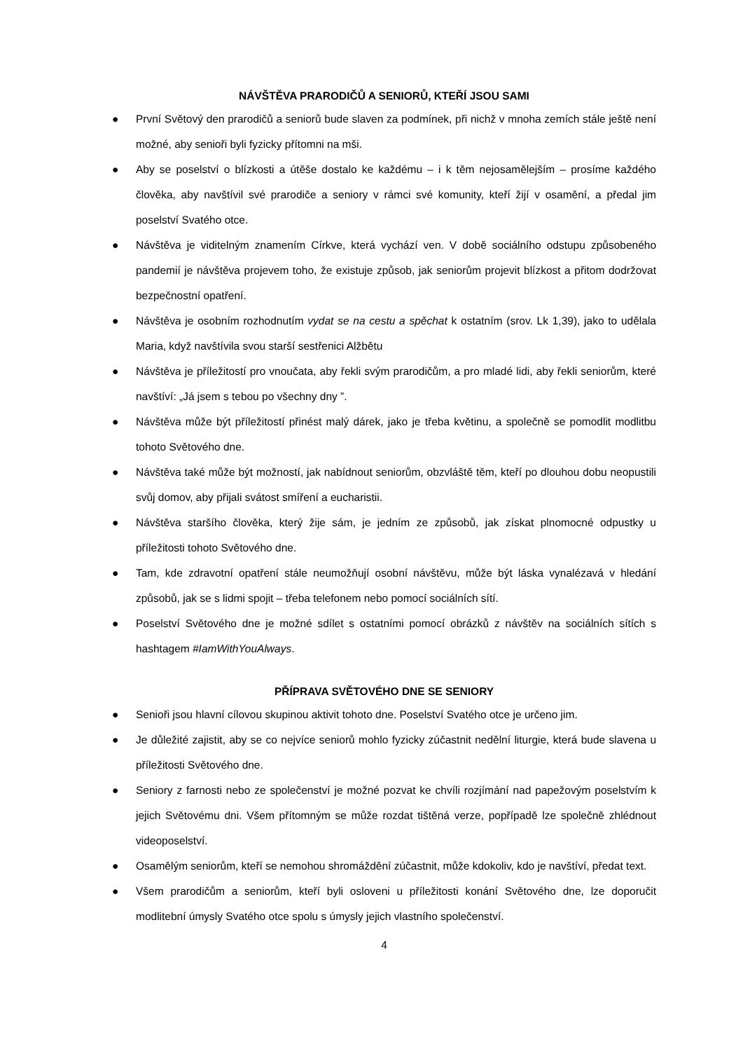NÁVŠTĚVA PRARODIČŮ A SENIORŮ, KTEŘÍ JSOU SAMI
● První Světový den prarodičů a seniorů bude slaven za podmínek, při nichž v mnoha zemích stále ještě není možné, aby senioři byli fyzicky přítomni na mši.
● Aby se poselství o blízkosti a útěše dostalo ke každému – i k těm nejosamělejším – prosíme každého člověka, aby navštívil své prarodiče a seniory v rámci své komunity, kteří žijí v osamění, a předal jim poselství Svatého otce.
● Návštěva je viditelným znamením Církve, která vychází ven. V době sociálního odstupu způsobeného pandemií je návštěva projevem toho, že existuje způsob, jak seniorům projevit blízkost a přitom dodržovat bezpečnostní opatření.
● Návštěva je osobním rozhodnutím vydat se na cestu a spěchat k ostatním (srov. Lk 1,39), jako to udělala Maria, když navštívila svou starší sestřenici Alžbětu
● Návštěva je příležitostí pro vnoučata, aby řekli svým prarodičům, a pro mladé lidi, aby řekli seniorům, které navštíví: „Já jsem s tebou po všechny dny ”.
● Návštěva může být příležitostí přinést malý dárek, jako je třeba květinu, a společně se pomodlit modlitbu tohoto Světového dne.
● Návštěva také může být možností, jak nabídnout seniorům, obzvláště těm, kteří po dlouhou dobu neopustili svůj domov, aby přijali svátost smíření a eucharistii.
● Návštěva staršího člověka, který žije sám, je jedním ze způsobů, jak získat plnomocné odpustky u příležitosti tohoto Světového dne.
● Tam, kde zdravotní opatření stále neumožňují osobní návštěvu, může být láska vynalézavá v hledání způsobů, jak se s lidmi spojit – třeba telefonem nebo pomocí sociálních sítí.
● Poselství Světového dne je možné sdílet s ostatními pomocí obrázků z návštěv na sociálních sítích s hashtagem #IamWithYouAlways.
PŘÍPRAVA SVĚTOVÉHO DNE SE SENIORY
● Senioři jsou hlavní cílovou skupinou aktivit tohoto dne. Poselství Svatého otce je určeno jim.
● Je důležité zajistit, aby se co nejvíce seniorů mohlo fyzicky zúčastnit nedělní liturgie, která bude slavena u příležitosti Světového dne.
● Seniory z farnosti nebo ze společenství je možné pozvat ke chvíli rozjímání nad papežovým poselstvím k jejich Světovému dni. Všem přítomným se může rozdat tištěná verze, popřípadě lze společně zhlédnout videoposelství.
● Osamělým seniorům, kteří se nemohou shromáždění zúčastnit, může kdokoliv, kdo je navštíví, předat text.
● Všem prarodičům a seniorům, kteří byli osloveni u příležitosti konání Světového dne, lze doporučit modlitební úmysly Svatého otce spolu s úmysly jejich vlastního společenství.
4